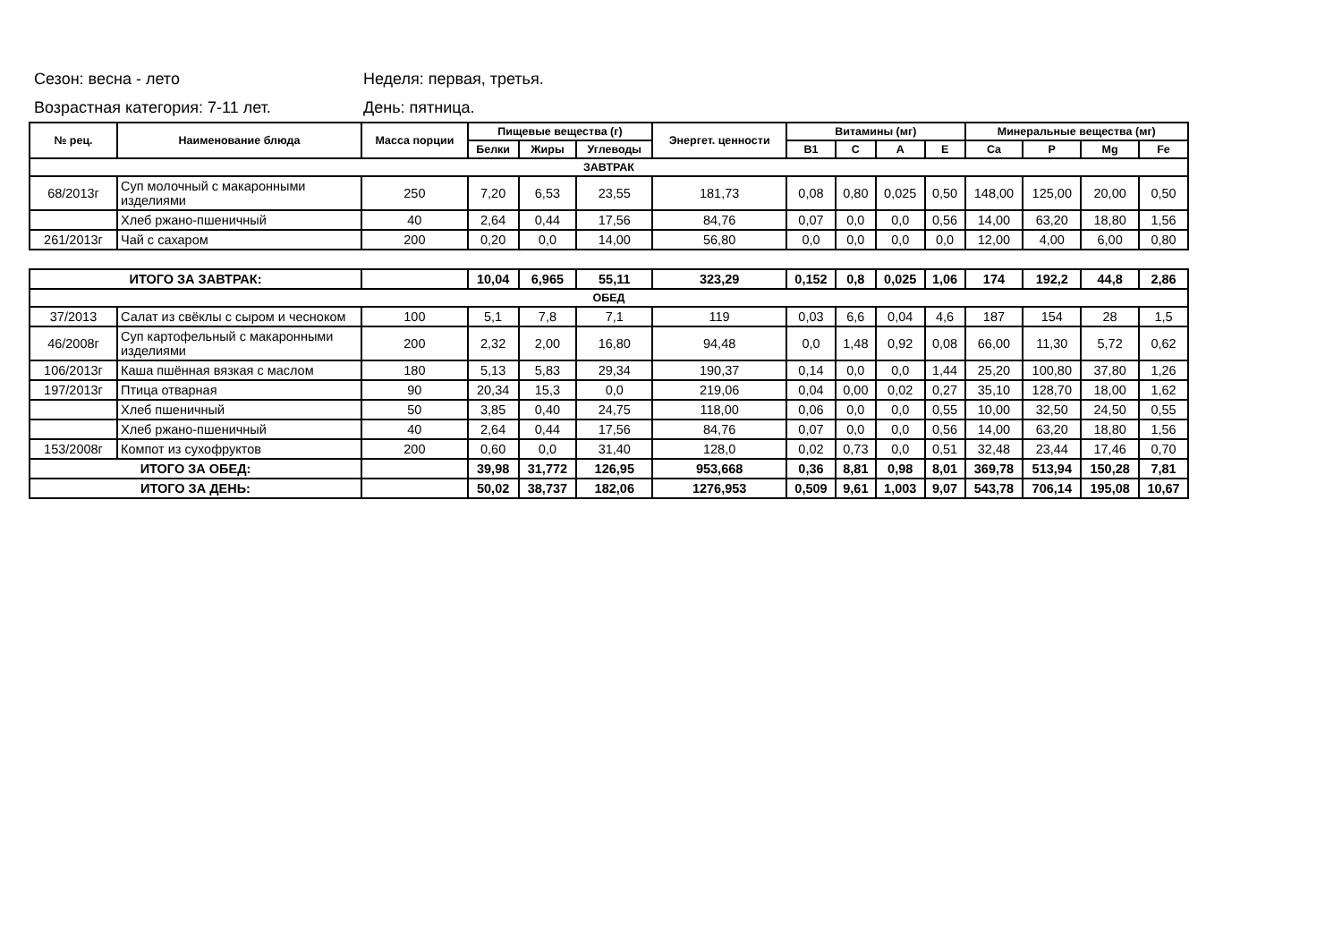Сезон: весна - лето Неделя: первая, третья.
Возрастная категория: 7-11 лет. День: пятница.
| № рец. | Наименование блюда | Масса порции | Пищевые вещества (г) | | | Энергет. ценности | Витамины (мг) | | | | Минеральные вещества (мг) | | | |
| --- | --- | --- | --- | --- | --- | --- | --- | --- | --- | --- | --- | --- | --- | --- |
| | | | Белки | Жиры | Углеводы | | B1 | C | A | E | Ca | P | Mg | Fe |
| ЗАВТРАК | | | | | | | | | | | | | | |
| 68/2013г | Суп молочный с макаронными изделиями | 250 | 7,20 | 6,53 | 23,55 | 181,73 | 0,08 | 0,80 | 0,025 | 0,50 | 148,00 | 125,00 | 20,00 | 0,50 |
| | Хлеб ржано-пшеничный | 40 | 2,64 | 0,44 | 17,56 | 84,76 | 0,07 | 0,0 | 0,0 | 0,56 | 14,00 | 63,20 | 18,80 | 1,56 |
| 261/2013г | Чай с сахаром | 200 | 0,20 | 0,0 | 14,00 | 56,80 | 0,0 | 0,0 | 0,0 | 0,0 | 12,00 | 4,00 | 6,00 | 0,80 |
| ИТОГО ЗА ЗАВТРАК: | | | 10,04 | 6,965 | 55,11 | 323,29 | 0,152 | 0,8 | 0,025 | 1,06 | 174 | 192,2 | 44,8 | 2,86 |
| ОБЕД | | | | | | | | | | | | | | |
| 37/2013 | Салат из свёклы с сыром и чесноком | 100 | 5,1 | 7,8 | 7,1 | 119 | 0,03 | 6,6 | 0,04 | 4,6 | 187 | 154 | 28 | 1,5 |
| 46/2008г | Суп картофельный с макаронными изделиями | 200 | 2,32 | 2,00 | 16,80 | 94,48 | 0,0 | 1,48 | 0,92 | 0,08 | 66,00 | 11,30 | 5,72 | 0,62 |
| 106/2013г | Каша пшённая вязкая с маслом | 180 | 5,13 | 5,83 | 29,34 | 190,37 | 0,14 | 0,0 | 0,0 | 1,44 | 25,20 | 100,80 | 37,80 | 1,26 |
| 197/2013г | Птица отварная | 90 | 20,34 | 15,3 | 0,0 | 219,06 | 0,04 | 0,00 | 0,02 | 0,27 | 35,10 | 128,70 | 18,00 | 1,62 |
| | Хлеб пшеничный | 50 | 3,85 | 0,40 | 24,75 | 118,00 | 0,06 | 0,0 | 0,0 | 0,55 | 10,00 | 32,50 | 24,50 | 0,55 |
| | Хлеб ржано-пшеничный | 40 | 2,64 | 0,44 | 17,56 | 84,76 | 0,07 | 0,0 | 0,0 | 0,56 | 14,00 | 63,20 | 18,80 | 1,56 |
| 153/2008г | Компот из сухофруктов | 200 | 0,60 | 0,0 | 31,40 | 128,0 | 0,02 | 0,73 | 0,0 | 0,51 | 32,48 | 23,44 | 17,46 | 0,70 |
| ИТОГО ЗА ОБЕД: | | | 39,98 | 31,772 | 126,95 | 953,668 | 0,36 | 8,81 | 0,98 | 8,01 | 369,78 | 513,94 | 150,28 | 7,81 |
| ИТОГО ЗА ДЕНЬ: | | | 50,02 | 38,737 | 182,06 | 1276,953 | 0,509 | 9,61 | 1,003 | 9,07 | 543,78 | 706,14 | 195,08 | 10,67 |